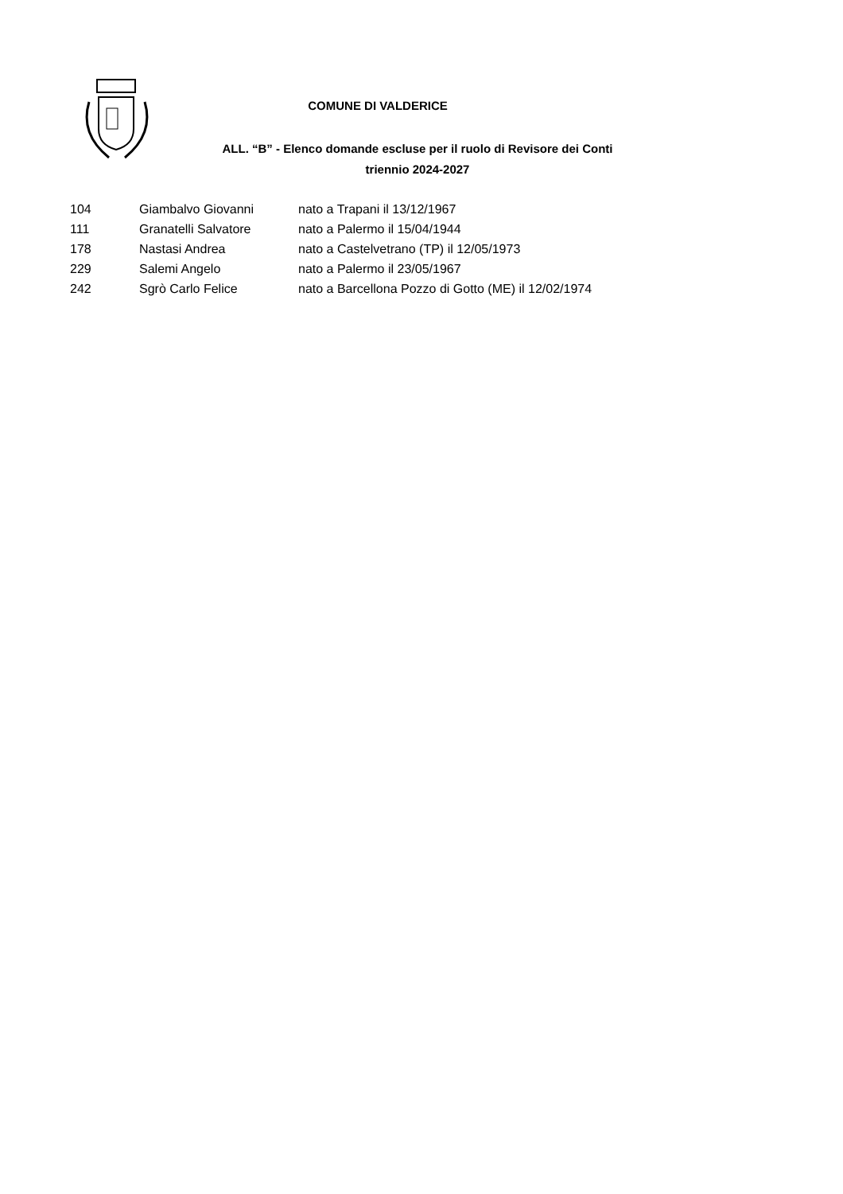COMUNE DI VALDERICE
ALL. “B” - Elenco domande escluse per il ruolo di Revisore dei Conti
triennio 2024-2027
| 104 | Giambalvo Giovanni | nato a Trapani il 13/12/1967 |
| 111 | Granatelli Salvatore | nato a Palermo il 15/04/1944 |
| 178 | Nastasi Andrea | nato a Castelvetrano (TP) il 12/05/1973 |
| 229 | Salemi Angelo | nato a Palermo il 23/05/1967 |
| 242 | Sgrò Carlo Felice | nato a Barcellona Pozzo di Gotto (ME) il 12/02/1974 |